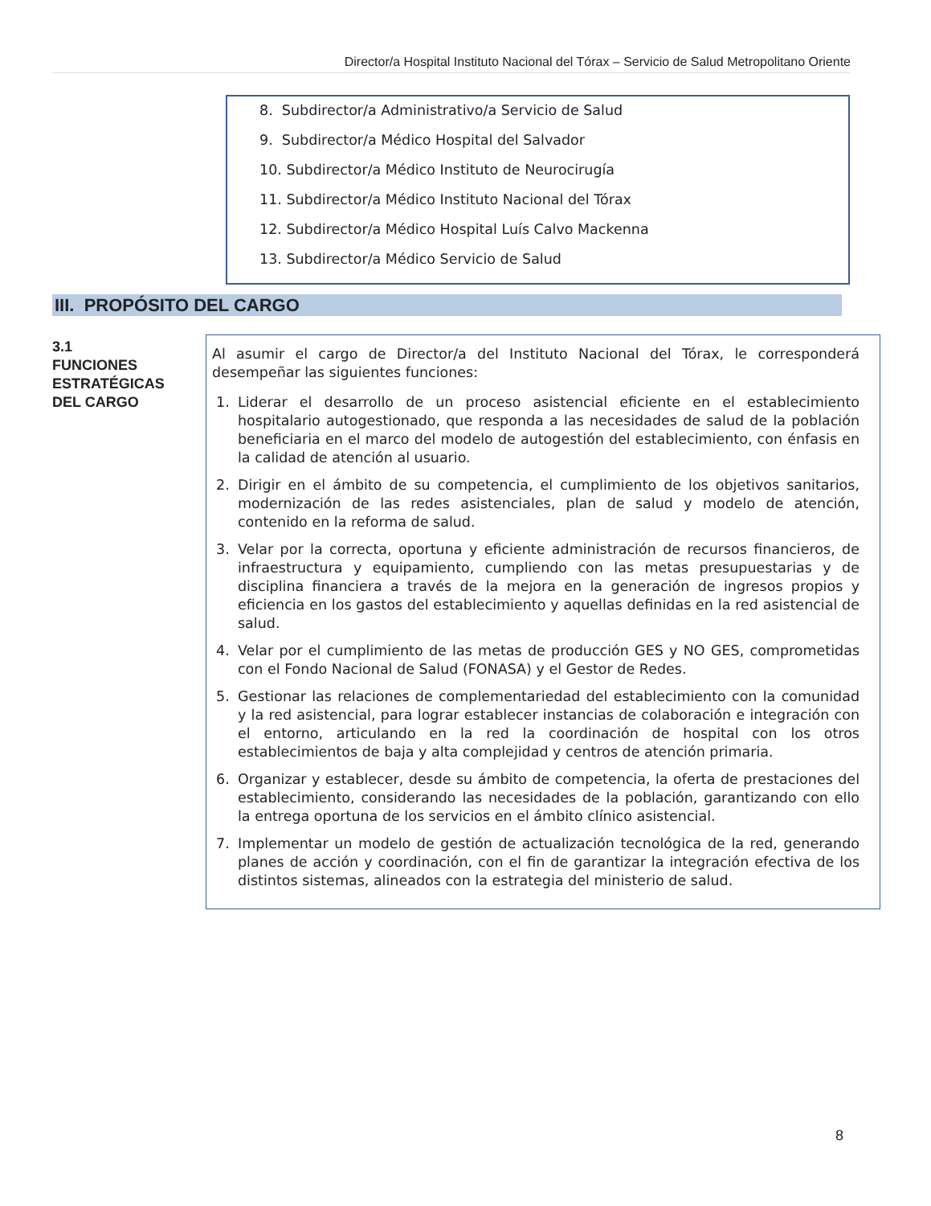Director/a Hospital Instituto Nacional del Tórax – Servicio de Salud Metropolitano Oriente
8. Subdirector/a Administrativo/a Servicio de Salud
9. Subdirector/a Médico Hospital del Salvador
10. Subdirector/a Médico Instituto de Neurocirugía
11. Subdirector/a Médico Instituto Nacional del Tórax
12. Subdirector/a Médico Hospital Luís Calvo Mackenna
13. Subdirector/a Médico Servicio de Salud
III. PROPÓSITO DEL CARGO
3.1
FUNCIONES ESTRATÉGICAS DEL CARGO
Al asumir el cargo de Director/a del Instituto Nacional del Tórax, le corresponderá desempeñar las siguientes funciones:
1. Liderar el desarrollo de un proceso asistencial eficiente en el establecimiento hospitalario autogestionado, que responda a las necesidades de salud de la población beneficiaria en el marco del modelo de autogestión del establecimiento, con énfasis en la calidad de atención al usuario.
2. Dirigir en el ámbito de su competencia, el cumplimiento de los objetivos sanitarios, modernización de las redes asistenciales, plan de salud y modelo de atención, contenido en la reforma de salud.
3. Velar por la correcta, oportuna y eficiente administración de recursos financieros, de infraestructura y equipamiento, cumpliendo con las metas presupuestarias y de disciplina financiera a través de la mejora en la generación de ingresos propios y eficiencia en los gastos del establecimiento y aquellas definidas en la red asistencial de salud.
4. Velar por el cumplimiento de las metas de producción GES y NO GES, comprometidas con el Fondo Nacional de Salud (FONASA) y el Gestor de Redes.
5. Gestionar las relaciones de complementariedad del establecimiento con la comunidad y la red asistencial, para lograr establecer instancias de colaboración e integración con el entorno, articulando en la red la coordinación de hospital con los otros establecimientos de baja y alta complejidad y centros de atención primaria.
6. Organizar y establecer, desde su ámbito de competencia, la oferta de prestaciones del establecimiento, considerando las necesidades de la población, garantizando con ello la entrega oportuna de los servicios en el ámbito clínico asistencial.
7. Implementar un modelo de gestión de actualización tecnológica de la red, generando planes de acción y coordinación, con el fin de garantizar la integración efectiva de los distintos sistemas, alineados con la estrategia del ministerio de salud.
8